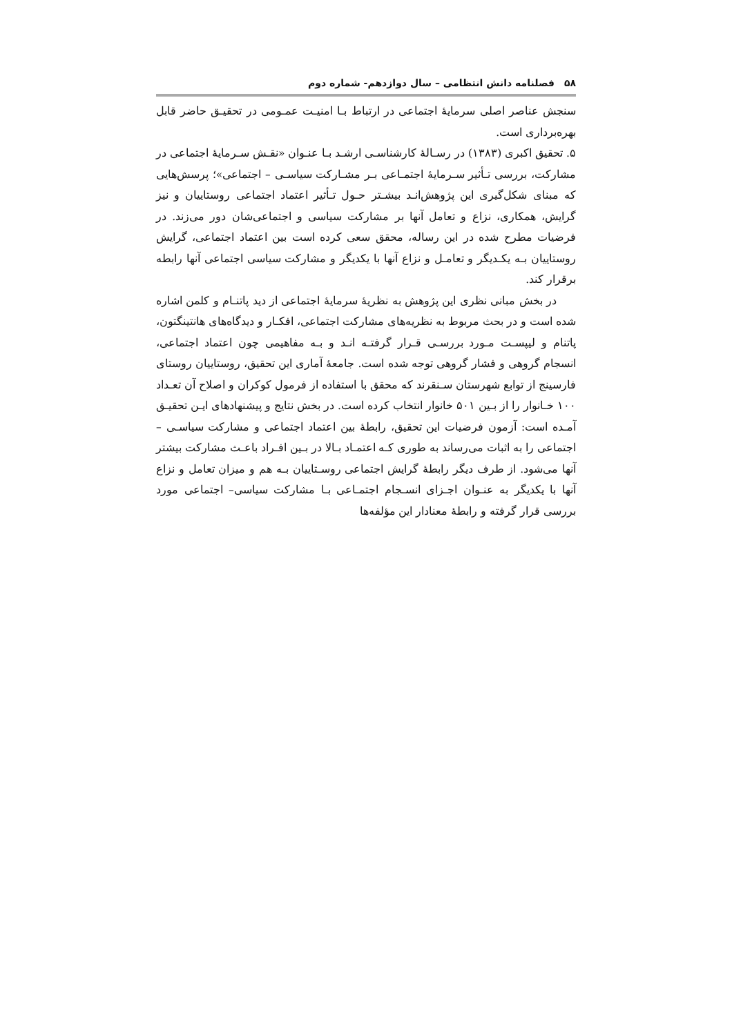۵۸فصلنامه دانش انتظامی – سال دوازدهم- شماره دوم
سنجش عناصر اصلی سرمایهٔ اجتماعی در ارتباط بـا امنیـت عمـومی در تحقیـق حاضر قابل بهره‌برداری است.
۵. تحقیق اکبری (۱۳۸۳) در رسـالهٔ کارشناسـی ارشـد بـا عنـوان «نقـش سـرمایهٔ اجتماعی در مشارکت، بررسی تـأثیر سـرمایهٔ اجتمـاعی بـر مشـارکت سیاسـی – اجتماعی»؛ پرسش‌هایی که مبنای شکل‌گیری این پژوهش‌انـد بیشـتر حـول تـأثیر اعتماد اجتماعی روستاییان و نیز گرایش، همکاری، نزاع و تعامل آنها بر مشارکت سیاسی و اجتماعی‌شان دور می‌زند. در فرضیات مطرح شده در این رساله، محقق سعی کرده است بین اعتماد اجتماعی، گرایش روستاییان بـه یکـدیگر و تعامـل و نزاع آنها با یکدیگر و مشارکت سیاسی اجتماعی آنها رابطه برقرار کند.
در بخش مبانی نظری این پژوهش به نظریهٔ سرمایهٔ اجتماعی از دید پاتنـام و کلمن اشاره شده است و در بحث مربوط به نظریه‌های مشارکت اجتماعی، افکـار و دیدگاه‌های هانتینگتون، پاتنام و لیپسـت مـورد بررسـی قـرار گرفتـه انـد و بـه مفاهیمی چون اعتماد اجتماعی، انسجام گروهی و فشار گروهی توجه شده است. جامعهٔ آماری این تحقیق، روستاییان روستای فارسینج از توابع شهرستان سـنقرند که محقق با استفاده از فرمول کوکران و اصلاح آن تعـداد ۱۰۰ خـانوار را از بـین ۵۰۱ خانوار انتخاب کرده است. در بخش نتایج و پیشنهادهای ایـن تحقیـق آمـده است: آزمون فرضیات این تحقیق، رابطهٔ بین اعتماد اجتماعی و مشارکت سیاسـی – اجتماعی را به اثبات می‌رساند به طوری کـه اعتمـاد بـالا در بـین افـراد باعـث مشارکت بیشتر آنها می‌شود. از طرف دیگر رابطهٔ گرایش اجتماعی روسـتاییان بـه هم و میزان تعامل و نزاع آنها با یکدیگر به عنـوان اجـزای انسـجام اجتمـاعی بـا مشارکت سیاسی– اجتماعی مورد بررسی قرار گرفته و رابطهٔ معنادار این مؤلفه‌ها